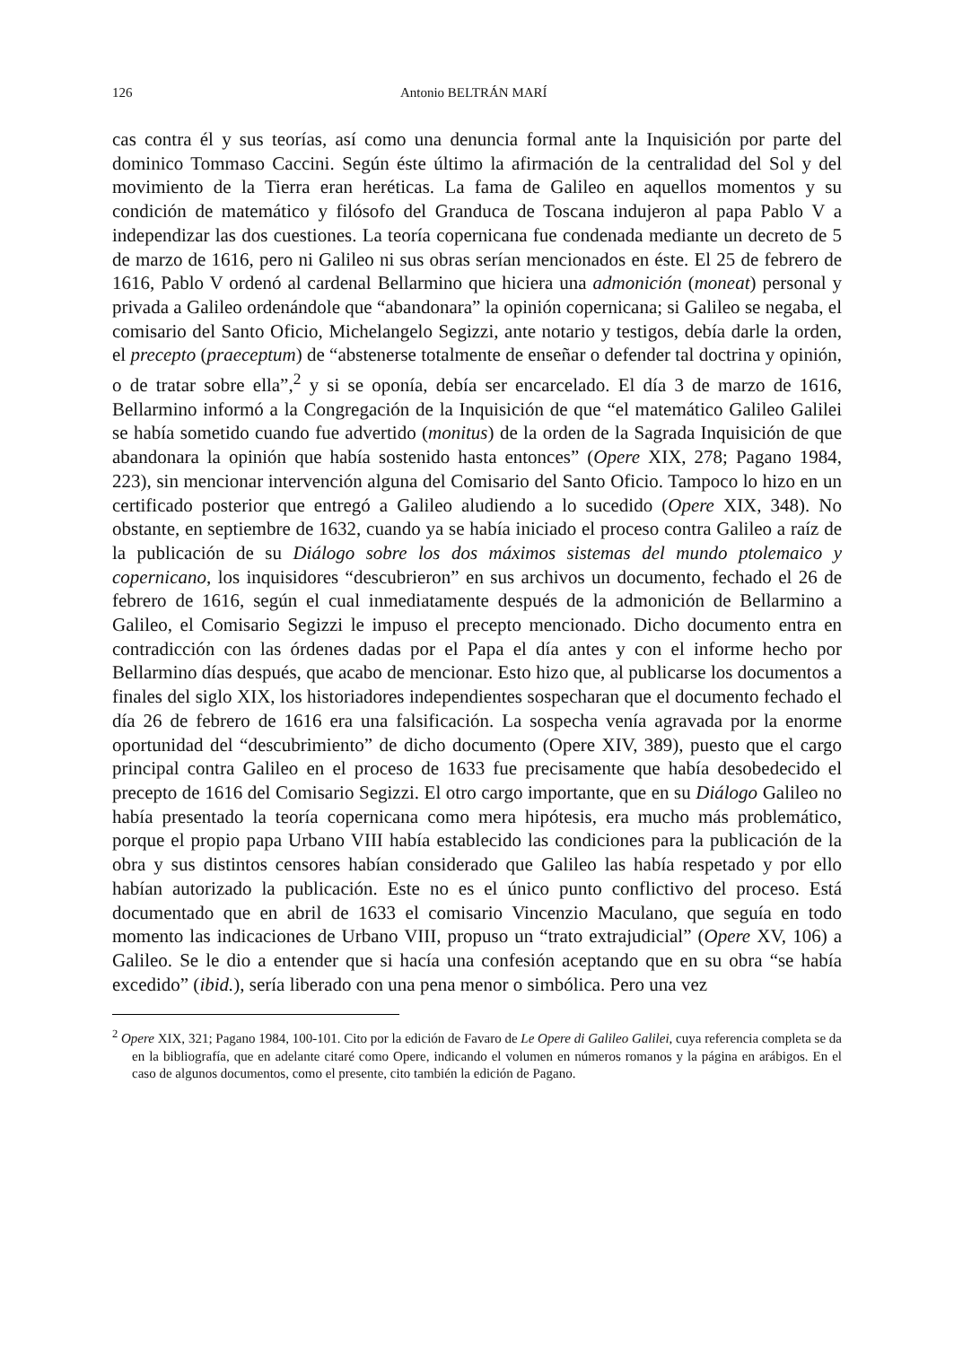126 Antonio BELTRÁN MARÍ
cas contra él y sus teorías, así como una denuncia formal ante la Inquisición por parte del dominico Tommaso Caccini. Según éste último la afirmación de la centralidad del Sol y del movimiento de la Tierra eran heréticas. La fama de Galileo en aquellos momentos y su condición de matemático y filósofo del Granduca de Toscana indujeron al papa Pablo V a independizar las dos cuestiones. La teoría copernicana fue condenada mediante un decreto de 5 de marzo de 1616, pero ni Galileo ni sus obras serían mencionados en éste. El 25 de febrero de 1616, Pablo V ordenó al cardenal Bellarmino que hiciera una admonición (moneat) personal y privada a Galileo ordenándole que “abandonara” la opinión copernicana; si Galileo se negaba, el comisario del Santo Oficio, Michelangelo Segizzi, ante notario y testigos, debía darle la orden, el precepto (praeceptum) de “abstenerse totalmente de enseñar o defender tal doctrina y opinión, o de tratar sobre ella”,<sup>2</sup> y si se oponía, debía ser encarcelado. El día 3 de marzo de 1616, Bellarmino informó a la Congregación de la Inquisición de que “el matemático Galileo Galilei se había sometido cuando fue advertido (monitus) de la orden de la Sagrada Inquisición de que abandonara la opinión que había sostenido hasta entonces” (Opere XIX, 278; Pagano 1984, 223), sin mencionar intervención alguna del Comisario del Santo Oficio. Tampoco lo hizo en un certificado posterior que entregó a Galileo aludiendo a lo sucedido (Opere XIX, 348). No obstante, en septiembre de 1632, cuando ya se había iniciado el proceso contra Galileo a raíz de la publicación de su Diálogo sobre los dos máximos sistemas del mundo ptolemaico y copernicano, los inquisidores “descubrieron” en sus archivos un documento, fechado el 26 de febrero de 1616, según el cual inmediatamente después de la admonición de Bellarmino a Galileo, el Comisario Segizzi le impuso el precepto mencionado. Dicho documento entra en contradicción con las órdenes dadas por el Papa el día antes y con el informe hecho por Bellarmino días después, que acabo de mencionar. Esto hizo que, al publicarse los documentos a finales del siglo XIX, los historiadores independientes sospecharan que el documento fechado el día 26 de febrero de 1616 era una falsificación. La sospecha venía agravada por la enorme oportunidad del “descubrimiento” de dicho documento (Opere XIV, 389), puesto que el cargo principal contra Galileo en el proceso de 1633 fue precisamente que había desobedecido el precepto de 1616 del Comisario Segizzi. El otro cargo importante, que en su Diálogo Galileo no había presentado la teoría copernicana como mera hipótesis, era mucho más problemático, porque el propio papa Urbano VIII había establecido las condiciones para la publicación de la obra y sus distintos censores habían considerado que Galileo las había respetado y por ello habían autorizado la publicación. Este no es el único punto conflictivo del proceso. Está documentado que en abril de 1633 el comisario Vincenzio Maculano, que seguía en todo momento las indicaciones de Urbano VIII, propuso un “trato extrajudicial” (Opere XV, 106) a Galileo. Se le dio a entender que si hacía una confesión aceptando que en su obra “se había excedido” (ibid.), sería liberado con una pena menor o simbólica. Pero una vez
<sup>2</sup> Opere XIX, 321; Pagano 1984, 100-101. Cito por la edición de Favaro de Le Opere di Galileo Galilei, cuya referencia completa se da en la bibliografía, que en adelante citaré como Opere, indicando el volumen en números romanos y la página en arábigos. En el caso de algunos documentos, como el presente, cito también la edición de Pagano.